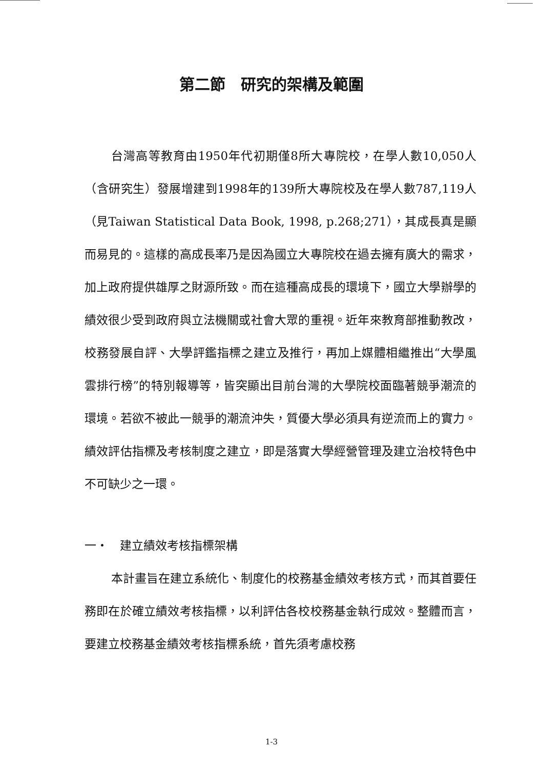第二節　研究的架構及範圍
台灣高等教育由1950年代初期僅8所大專院校，在學人數10,050人（含研究生）發展增建到1998年的139所大專院校及在學人數787,119人（見Taiwan Statistical Data Book, 1998, p.268;271），其成長真是顯而易見的。這樣的高成長率乃是因為國立大專院校在過去擁有廣大的需求，加上政府提供雄厚之財源所致。而在這種高成長的環境下，國立大學辦學的績效很少受到政府與立法機關或社會大眾的重視。近年來教育部推動教改，校務發展自評、大學評鑑指標之建立及推行，再加上媒體相繼推出“大學風雲排行榜”的特別報導等，皆突顯出目前台灣的大學院校面臨著競爭潮流的環境。若欲不被此一競爭的潮流沖失，質優大學必須具有逆流而上的實力。績效評估指標及考核制度之建立，即是落實大學經營管理及建立治校特色中不可缺少之一環。
一・　建立績效考核指標架構
本計畫旨在建立系統化、制度化的校務基金績效考核方式，而其首要任務即在於確立績效考核指標，以利評估各校校務基金執行成效。整體而言，要建立校務基金績效考核指標系統，首先須考慮校務
1-3